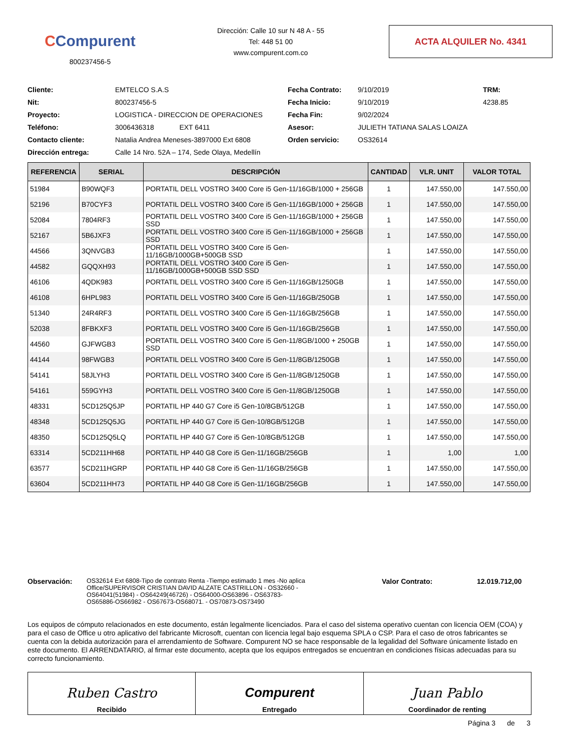CCompurent
800237456-5
Dirección: Calle 10 sur N 48 A - 55
Tel: 448 51 00
www.compurent.com.co
ACTA ALQUILER No. 4341
Cliente: EMTELCO S.A.S Fecha Contrato: 9/10/2019 TRM: Nit: 800237456-5 Fecha Inicio: 9/10/2019 4238.85 Proyecto: LOGISTICA - DIRECCION DE OPERACIONES Fecha Fin: 9/02/2024 Teléfono: 3006436318 EXT 6411 Asesor: JULIETH TATIANA SALAS LOAIZA Contacto cliente: Natalia Andrea Meneses-3897000 Ext 6808 Orden servicio: OS32614 Dirección entrega: Calle 14 Nro. 52A – 174, Sede Olaya, Medellín
| REFERENCIA | SERIAL | DESCRIPCIÓN | CANTIDAD | VLR. UNIT | VALOR TOTAL |
| --- | --- | --- | --- | --- | --- |
| 51984 | B90WQF3 | PORTATIL DELL VOSTRO 3400 Core i5 Gen-11/16GB/1000 + 256GB | 1 | 147.550,00 | 147.550,00 |
| 52196 | B70CYF3 | PORTATIL DELL VOSTRO 3400 Core i5 Gen-11/16GB/1000 + 256GB | 1 | 147.550,00 | 147.550,00 |
| 52084 | 7804RF3 | PORTATIL DELL VOSTRO 3400 Core i5 Gen-11/16GB/1000 + 256GB SSD | 1 | 147.550,00 | 147.550,00 |
| 52167 | 5B6JXF3 | PORTATIL DELL VOSTRO 3400 Core i5 Gen-11/16GB/1000 + 256GB SSD | 1 | 147.550,00 | 147.550,00 |
| 44566 | 3QNVGB3 | PORTATIL DELL VOSTRO 3400 Core i5 Gen-11/16GB/1000GB+500GB SSD | 1 | 147.550,00 | 147.550,00 |
| 44582 | GQQXH93 | PORTATIL DELL VOSTRO 3400 Core i5 Gen-11/16GB/1000GB+500GB SSD SSD | 1 | 147.550,00 | 147.550,00 |
| 46106 | 4QDK983 | PORTATIL DELL VOSTRO 3400 Core i5 Gen-11/16GB/1250GB | 1 | 147.550,00 | 147.550,00 |
| 46108 | 6HPL983 | PORTATIL DELL VOSTRO 3400 Core i5 Gen-11/16GB/250GB | 1 | 147.550,00 | 147.550,00 |
| 51340 | 24R4RF3 | PORTATIL DELL VOSTRO 3400 Core i5 Gen-11/16GB/256GB | 1 | 147.550,00 | 147.550,00 |
| 52038 | 8FBKXF3 | PORTATIL DELL VOSTRO 3400 Core i5 Gen-11/16GB/256GB | 1 | 147.550,00 | 147.550,00 |
| 44560 | GJFWGB3 | PORTATIL DELL VOSTRO 3400 Core i5 Gen-11/8GB/1000 + 250GB SSD | 1 | 147.550,00 | 147.550,00 |
| 44144 | 98FWGB3 | PORTATIL DELL VOSTRO 3400 Core i5 Gen-11/8GB/1250GB | 1 | 147.550,00 | 147.550,00 |
| 54141 | 58JLYH3 | PORTATIL DELL VOSTRO 3400 Core i5 Gen-11/8GB/1250GB | 1 | 147.550,00 | 147.550,00 |
| 54161 | 559GYH3 | PORTATIL DELL VOSTRO 3400 Core i5 Gen-11/8GB/1250GB | 1 | 147.550,00 | 147.550,00 |
| 48331 | 5CD125Q5JP | PORTATIL HP 440 G7 Core i5 Gen-10/8GB/512GB | 1 | 147.550,00 | 147.550,00 |
| 48348 | 5CD125Q5JG | PORTATIL HP 440 G7 Core i5 Gen-10/8GB/512GB | 1 | 147.550,00 | 147.550,00 |
| 48350 | 5CD125Q5LQ | PORTATIL HP 440 G7 Core i5 Gen-10/8GB/512GB | 1 | 147.550,00 | 147.550,00 |
| 63314 | 5CD211HH68 | PORTATIL HP 440 G8 Core i5 Gen-11/16GB/256GB | 1 | 1,00 | 1,00 |
| 63577 | 5CD211HGRP | PORTATIL HP 440 G8 Core i5 Gen-11/16GB/256GB | 1 | 147.550,00 | 147.550,00 |
| 63604 | 5CD211HH73 | PORTATIL HP 440 G8 Core i5 Gen-11/16GB/256GB | 1 | 147.550,00 | 147.550,00 |
Observación: OS32614 Ext 6808-Tipo de contrato Renta -Tiempo estimado 1 mes -No aplica Office/SUPERVISOR CRISTIAN DAVID ALZATE CASTRILLON - OS32660 - OS64041(51984) - OS64249(46726) - OS64000-OS63896 - OS63783-OS65886-OS66982 - OS67673-OS68071. - OS70873-OS73490
Valor Contrato: 12.019.712,00
Los equipos de cómputo relacionados en este documento, están legalmente licenciados. Para el caso del sistema operativo cuentan con licencia OEM (COA) y para el caso de Office u otro aplicativo del fabricante Microsoft, cuentan con licencia legal bajo esquema SPLA o CSP. Para el caso de otros fabricantes se cuenta con la debida autorización para el arrendamiento de Software. Compurent NO se hace responsable de la legalidad del Software únicamente listado en este documento. El ARRENDATARIO, al firmar este documento, acepta que los equipos entregados se encuentran en condiciones físicas adecuadas para su correcto funcionamiento.
Ruben Castro
Recibido
Compurent
Entregado
Juan Pablo
Coordinador de renting
Página 3 de 3